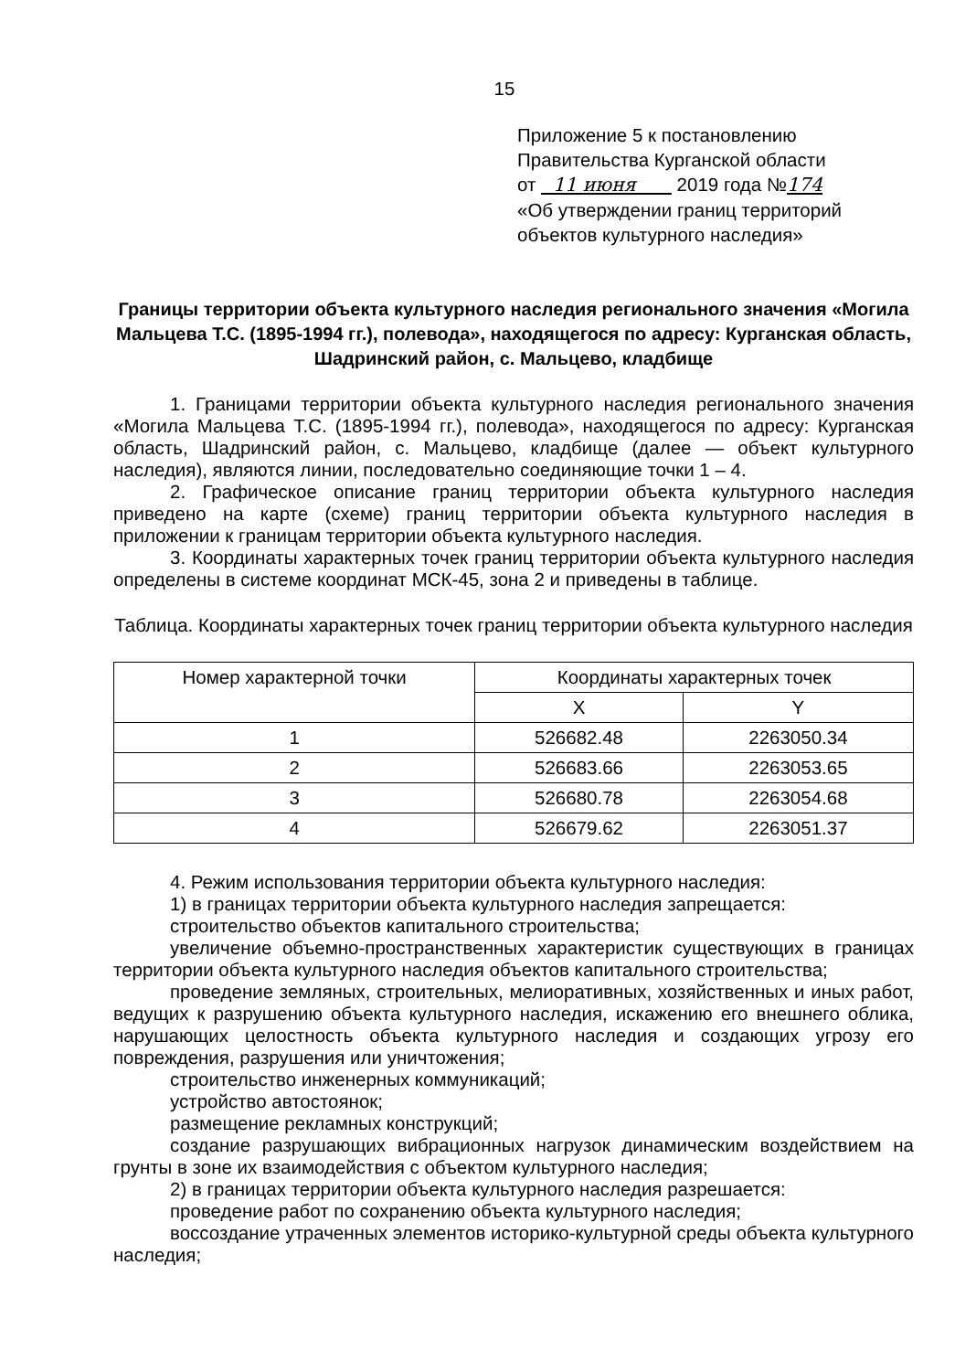15
Приложение 5 к постановлению
Правительства Курганской области
от 11 июня 2019 года №174
«Об утверждении границ территорий
объектов культурного наследия»
Границы территории объекта культурного наследия регионального значения «Могила Мальцева Т.С. (1895-1994 гг.), полевода», находящегося по адресу: Курганская область, Шадринский район, с. Мальцево, кладбище
1. Границами территории объекта культурного наследия регионального значения «Могила Мальцева Т.С. (1895-1994 гг.), полевода», находящегося по адресу: Курганская область, Шадринский район, с. Мальцево, кладбище (далее — объект культурного наследия), являются линии, последовательно соединяющие точки 1 – 4.
2. Графическое описание границ территории объекта культурного наследия приведено на карте (схеме) границ территории объекта культурного наследия в приложении к границам территории объекта культурного наследия.
3. Координаты характерных точек границ территории объекта культурного наследия определены в системе координат МСК-45, зона 2 и приведены в таблице.
Таблица. Координаты характерных точек границ территории объекта культурного наследия
| Номер характерной точки | Координаты характерных точек | |
| --- | --- | --- |
| | X | Y |
| 1 | 526682.48 | 2263050.34 |
| 2 | 526683.66 | 2263053.65 |
| 3 | 526680.78 | 2263054.68 |
| 4 | 526679.62 | 2263051.37 |
4. Режим использования территории объекта культурного наследия:
1) в границах территории объекта культурного наследия запрещается:
строительство объектов капитального строительства;
увеличение объемно-пространственных характеристик существующих в границах территории объекта культурного наследия объектов капитального строительства;
проведение земляных, строительных, мелиоративных, хозяйственных и иных работ, ведущих к разрушению объекта культурного наследия, искажению его внешнего облика, нарушающих целостность объекта культурного наследия и создающих угрозу его повреждения, разрушения или уничтожения;
строительство инженерных коммуникаций;
устройство автостоянок;
размещение рекламных конструкций;
создание разрушающих вибрационных нагрузок динамическим воздействием на грунты в зоне их взаимодействия с объектом культурного наследия;
2) в границах территории объекта культурного наследия разрешается:
проведение работ по сохранению объекта культурного наследия;
воссоздание утраченных элементов историко-культурной среды объекта культурного наследия;